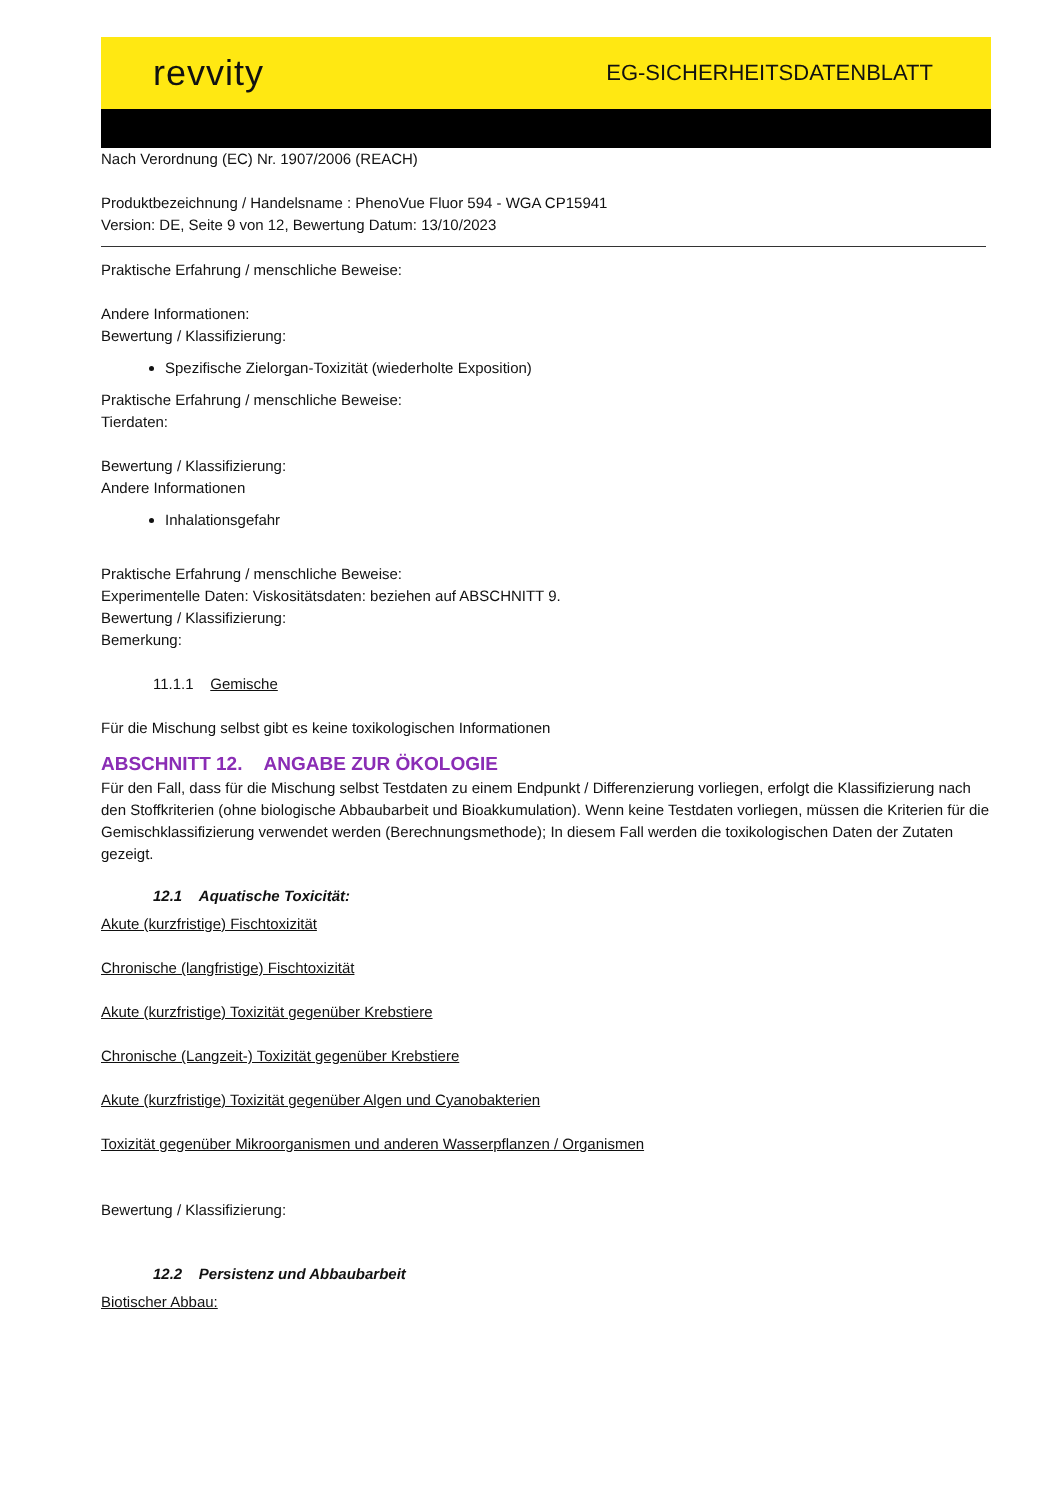revvity EG-SICHERHEITSDATENBLATT
Nach Verordnung (EC) Nr. 1907/2006 (REACH)
Produktbezeichnung / Handelsname : PhenoVue Fluor 594 - WGA CP15941
Version: DE, Seite 9 von 12, Bewertung Datum: 13/10/2023
Praktische Erfahrung / menschliche Beweise:
Andere Informationen:
Bewertung / Klassifizierung:
Spezifische Zielorgan-Toxizität (wiederholte Exposition)
Praktische Erfahrung / menschliche Beweise:
Tierdaten:
Bewertung / Klassifizierung:
Andere Informationen
Inhalationsgefahr
Praktische Erfahrung / menschliche Beweise:
Experimentelle Daten: Viskositätsdaten: beziehen auf ABSCHNITT 9.
Bewertung / Klassifizierung:
Bemerkung:
11.1.1 Gemische
Für die Mischung selbst gibt es keine toxikologischen Informationen
ABSCHNITT 12. ANGABE ZUR ÖKOLOGIE
Für den Fall, dass für die Mischung selbst Testdaten zu einem Endpunkt / Differenzierung vorliegen, erfolgt die Klassifizierung nach den Stoffkriterien (ohne biologische Abbaubarbeit und Bioakkumulation). Wenn keine Testdaten vorliegen, müssen die Kriterien für die Gemischklassifizierung verwendet werden (Berechnungsmethode); In diesem Fall werden die toxikologischen Daten der Zutaten gezeigt.
12.1 Aquatische Toxicität:
Akute (kurzfristige) Fischtoxizität
Chronische (langfristige) Fischtoxizität
Akute (kurzfristige) Toxizität gegenüber Krebstiere
Chronische (Langzeit-) Toxizität gegenüber Krebstiere
Akute (kurzfristige) Toxizität gegenüber Algen und Cyanobakterien
Toxizität gegenüber Mikroorganismen und anderen Wasserpflanzen / Organismen
Bewertung / Klassifizierung:
12.2 Persistenz und Abbaubarbeit
Biotischer Abbau: